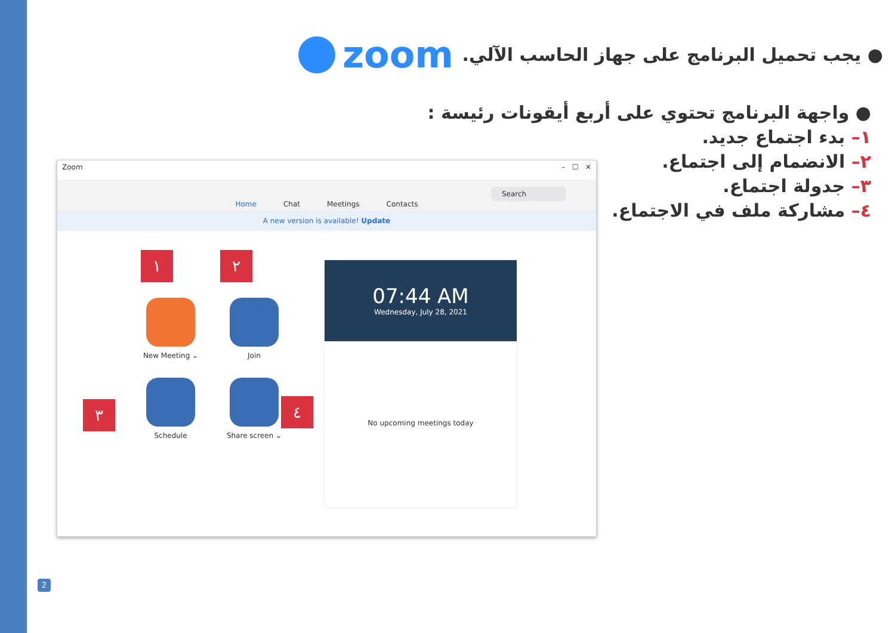zoom
● يجب تحميل البرنامج على جهاز الحاسب الآلي.
● واجهة البرنامج تحتوي على أربع أيقونات رئيسة :
١– بدء اجتماع جديد.
٢– الانضمام إلى اجتماع.
٣– جدولة اجتماع.
٤– مشاركة ملف في الاجتماع.
Zoom – ☐ ✕
Home Chat Meetings Contacts
Search
A new version is available! Update
١ ٢
٣ ٤
New Meeting ⌄
Join
Schedule
Share screen ⌄
07:44 AM
Wednesday, July 28, 2021
No upcoming meetings today
2